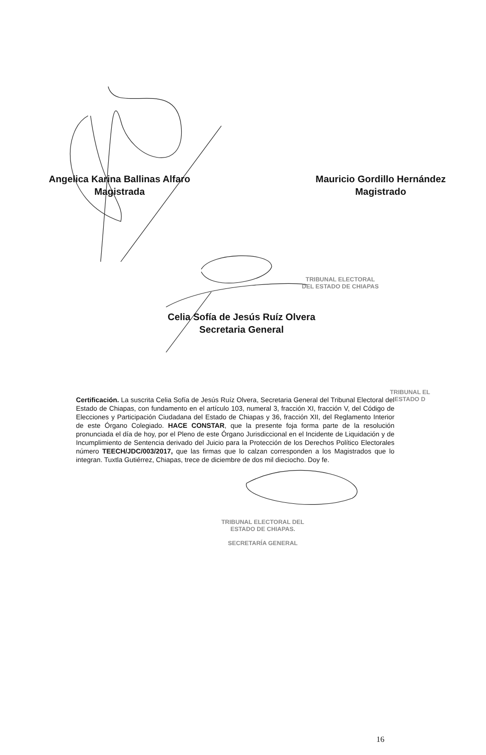Angelica Karina Ballinas Alfaro
Magistrada
Mauricio Gordillo Hernández
Magistrado
TRIBUNAL ELECTORAL
DEL ESTADO DE CHIAPAS
Celia Sofía de Jesús Ruíz Olvera
Secretaria General
TRIBUNAL EL
ESTADO D
Certificación. La suscrita Celia Sofía de Jesús Ruíz Olvera, Secretaria General del Tribunal Electoral del Estado de Chiapas, con fundamento en el artículo 103, numeral 3, fracción XI, fracción V, del Código de Elecciones y Participación Ciudadana del Estado de Chiapas y 36, fracción XII, del Reglamento Interior de este Órgano Colegiado. HACE CONSTAR, que la presente foja forma parte de la resolución pronunciada el día de hoy, por el Pleno de este Órgano Jurisdiccional en el Incidente de Liquidación y de Incumplimiento de Sentencia derivado del Juicio para la Protección de los Derechos Político Electorales número TEECH/JDC/003/2017, que las firmas que lo calzan corresponden a los Magistrados que lo integran. Tuxtla Gutiérrez, Chiapas, trece de diciembre de dos mil dieciocho. Doy fe.
TRIBUNAL ELECTORAL DEL
ESTADO DE CHIAPAS.
SECRETARÍA GENERAL
16